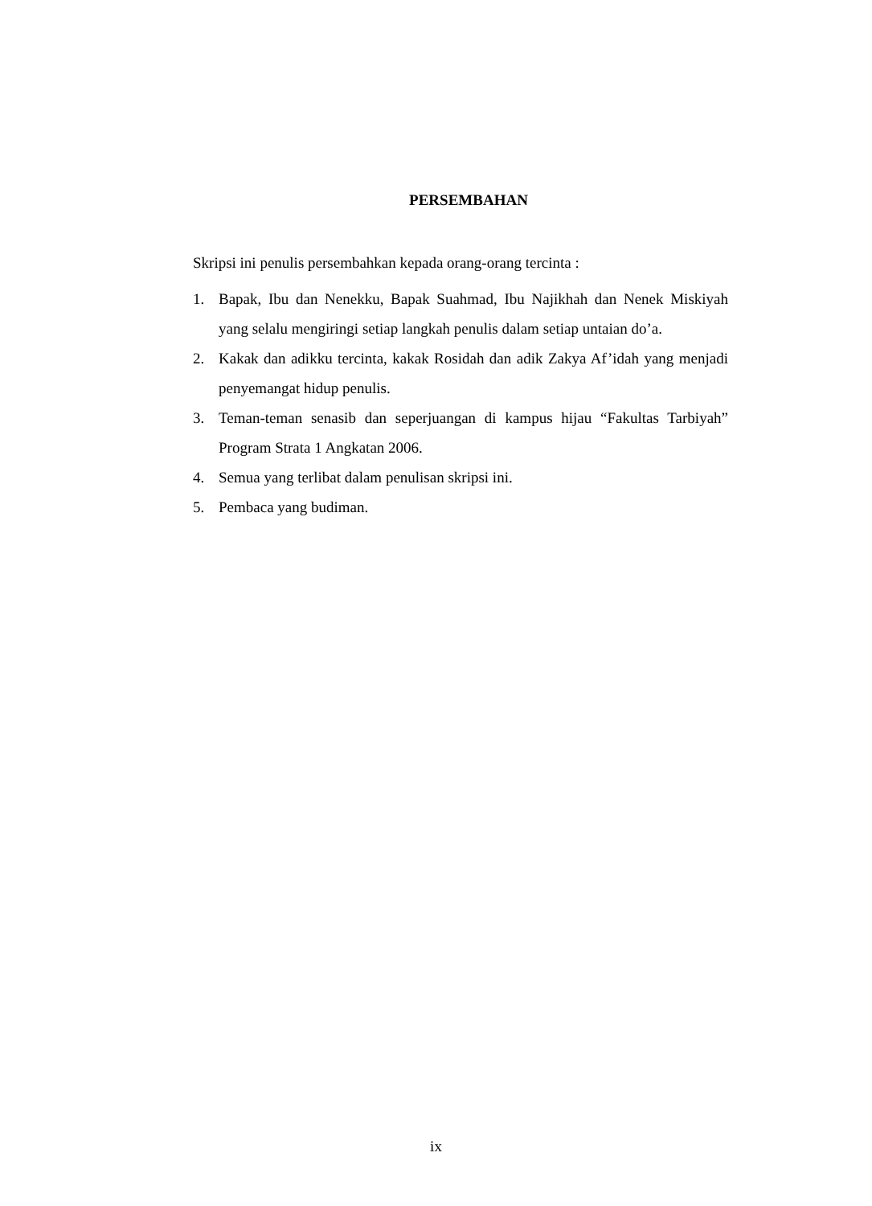PERSEMBAHAN
Skripsi ini penulis persembahkan kepada orang-orang tercinta :
1. Bapak, Ibu dan Nenekku, Bapak Suahmad, Ibu Najikhah dan Nenek Miskiyah yang selalu mengiringi setiap langkah penulis dalam setiap untaian do’a.
2. Kakak dan adikku tercinta, kakak Rosidah dan adik Zakya Af’idah yang menjadi penyemangat hidup penulis.
3. Teman-teman senasib dan seperjuangan di kampus hijau “Fakultas Tarbiyah” Program Strata 1 Angkatan 2006.
4. Semua yang terlibat dalam penulisan skripsi ini.
5. Pembaca yang budiman.
ix